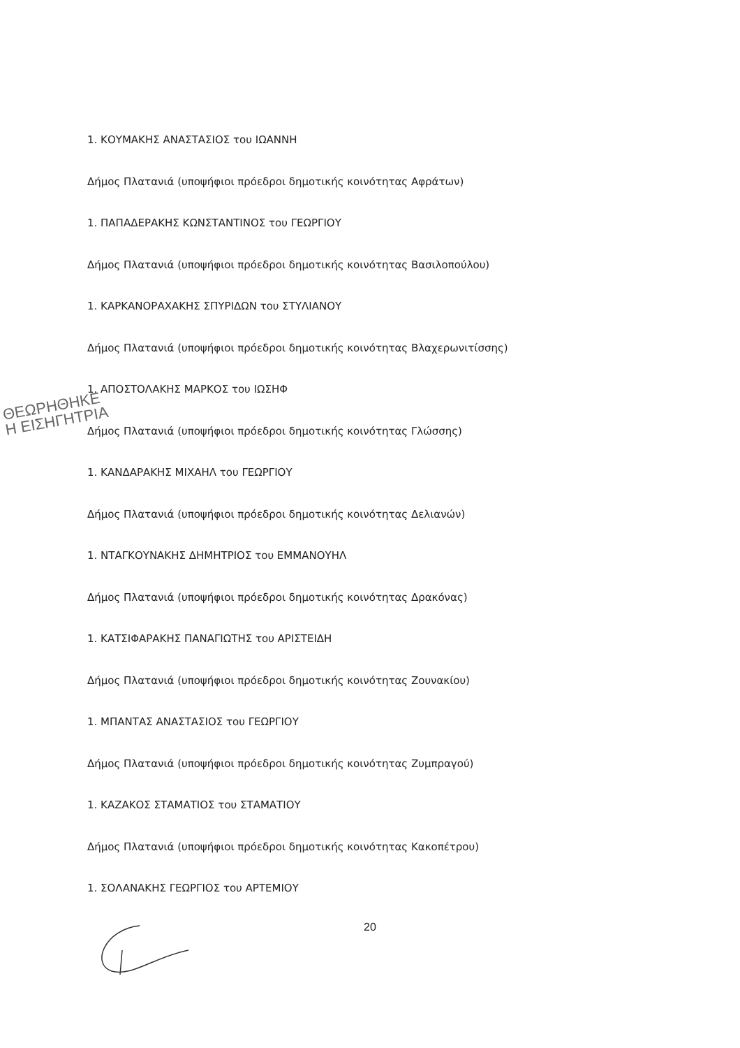1. ΚΟΥΜΑΚΗΣ ΑΝΑΣΤΑΣΙΟΣ του ΙΩΑΝΝΗ
Δήμος Πλατανιά (υποψήφιοι πρόεδροι δημοτικής κοινότητας Αφράτων)
1. ΠΑΠΑΔΕΡΑΚΗΣ ΚΩΝΣΤΑΝΤΙΝΟΣ του ΓΕΩΡΓΙΟΥ
Δήμος Πλατανιά (υποψήφιοι πρόεδροι δημοτικής κοινότητας Βασιλοπούλου)
1. ΚΑΡΚΑΝΟΡΑΧΑΚΗΣ ΣΠΥΡΙΔΩΝ του ΣΤΥΛΙΑΝΟΥ
Δήμος Πλατανιά (υποψήφιοι πρόεδροι δημοτικής κοινότητας Βλαχερωνιτίσσης)
1. ΑΠΟΣΤΟΛΑΚΗΣ ΜΑΡΚΟΣ του ΙΩΣΗΦ
Δήμος Πλατανιά (υποψήφιοι πρόεδροι δημοτικής κοινότητας Γλώσσης)
1. ΚΑΝΔΑΡΑΚΗΣ ΜΙΧΑΗΛ του ΓΕΩΡΓΙΟΥ
Δήμος Πλατανιά (υποψήφιοι πρόεδροι δημοτικής κοινότητας Δελιανών)
1. ΝΤΑΓΚΟΥΝΑΚΗΣ ΔΗΜΗΤΡΙΟΣ του ΕΜΜΑΝΟΥΗΛ
Δήμος Πλατανιά (υποψήφιοι πρόεδροι δημοτικής κοινότητας Δρακόνας)
1. ΚΑΤΣΙΦΑΡΑΚΗΣ ΠΑΝΑΓΙΩΤΗΣ του ΑΡΙΣΤΕΙΔΗ
Δήμος Πλατανιά (υποψήφιοι πρόεδροι δημοτικής κοινότητας Ζουνακίου)
1. ΜΠΑΝΤΑΣ ΑΝΑΣΤΑΣΙΟΣ του ΓΕΩΡΓΙΟΥ
Δήμος Πλατανιά (υποψήφιοι πρόεδροι δημοτικής κοινότητας Ζυμπραγού)
1. ΚΑΖΑΚΟΣ ΣΤΑΜΑΤΙΟΣ του ΣΤΑΜΑΤΙΟΥ
Δήμος Πλατανιά (υποψήφιοι πρόεδροι δημοτικής κοινότητας Κακοπέτρου)
1. ΣΟΛΑΝΑΚΗΣ ΓΕΩΡΓΙΟΣ του ΑΡΤΕΜΙΟΥ
ΘΕΩΡΗΘΗΚΕ
Η ΕΙΣΗΓΗΤΡΙΑ
20